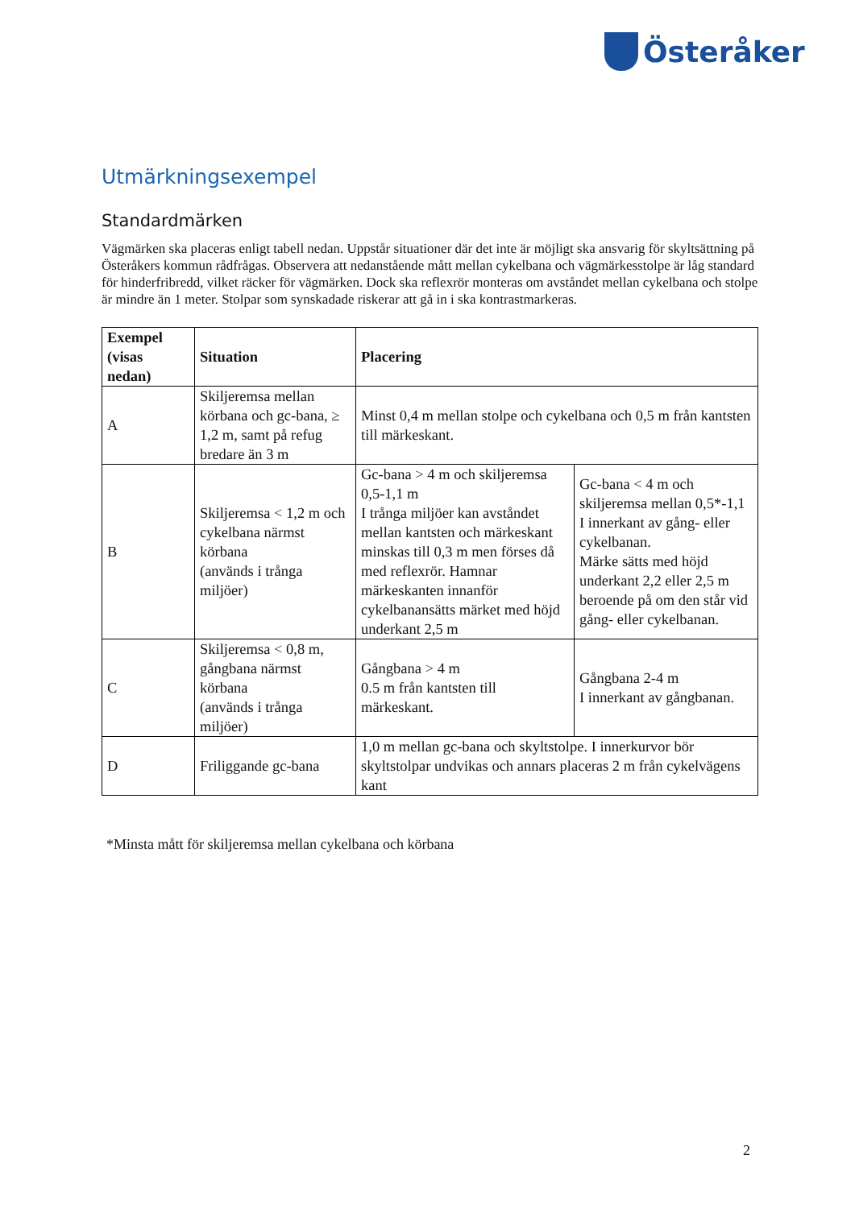Österåker
Utmärkningsexempel
Standardmärken
Vägmärken ska placeras enligt tabell nedan. Uppstår situationer där det inte är möjligt ska ansvarig för skyltsättning på Österåkers kommun rådfrågas. Observera att nedanstående mått mellan cykelbana och vägmärkesstolpe är låg standard för hinderfribredd, vilket räcker för vägmärken. Dock ska reflexrör monteras om avståndet mellan cykelbana och stolpe är mindre än 1 meter. Stolpar som synskadade riskerar att gå in i ska kontrastmarkeras.
| Exempel (visas nedan) | Situation | Placering | |
| --- | --- | --- | --- |
| A | Skiljeremsa mellan körbana och gc-bana, ≥ 1,2 m, samt på refug bredare än 3 m | Minst 0,4 m mellan stolpe och cykelbana och 0,5 m från kantsten till märkeskant. | |
| B | Skiljeremsa < 1,2 m och cykelbana närmst körbana (används i trånga miljöer) | Gc-bana > 4 m och skiljeremsa 0,5-1,1 m I trånga miljöer kan avståndet mellan kantsten och märkeskant minskas till 0,3 m men förses då med reflexrör. Hamnar märkeskanten innanför cykelbanansätts märket med höjd underkant 2,5 m | Gc-bana < 4 m och skiljeremsa mellan 0,5*-1,1 I innerkant av gång- eller cykelbanan. Märke sätts med höjd underkant 2,2 eller 2,5 m beroende på om den står vid gång- eller cykelbanan. |
| C | Skiljeremsa < 0,8 m, gångbana närmst körbana (används i trånga miljöer) | Gångbana > 4 m 0.5 m från kantsten till märkeskant. | Gångbana 2-4 m I innerkant av gångbanan. |
| D | Friliggande gc-bana | 1,0 m mellan gc-bana och skyltstolpe. I innerkurvor bör skyltstolpar undvikas och annars placeras 2 m från cykelvägens kant | |
*Minsta mått för skiljeremsa mellan cykelbana och körbana
2